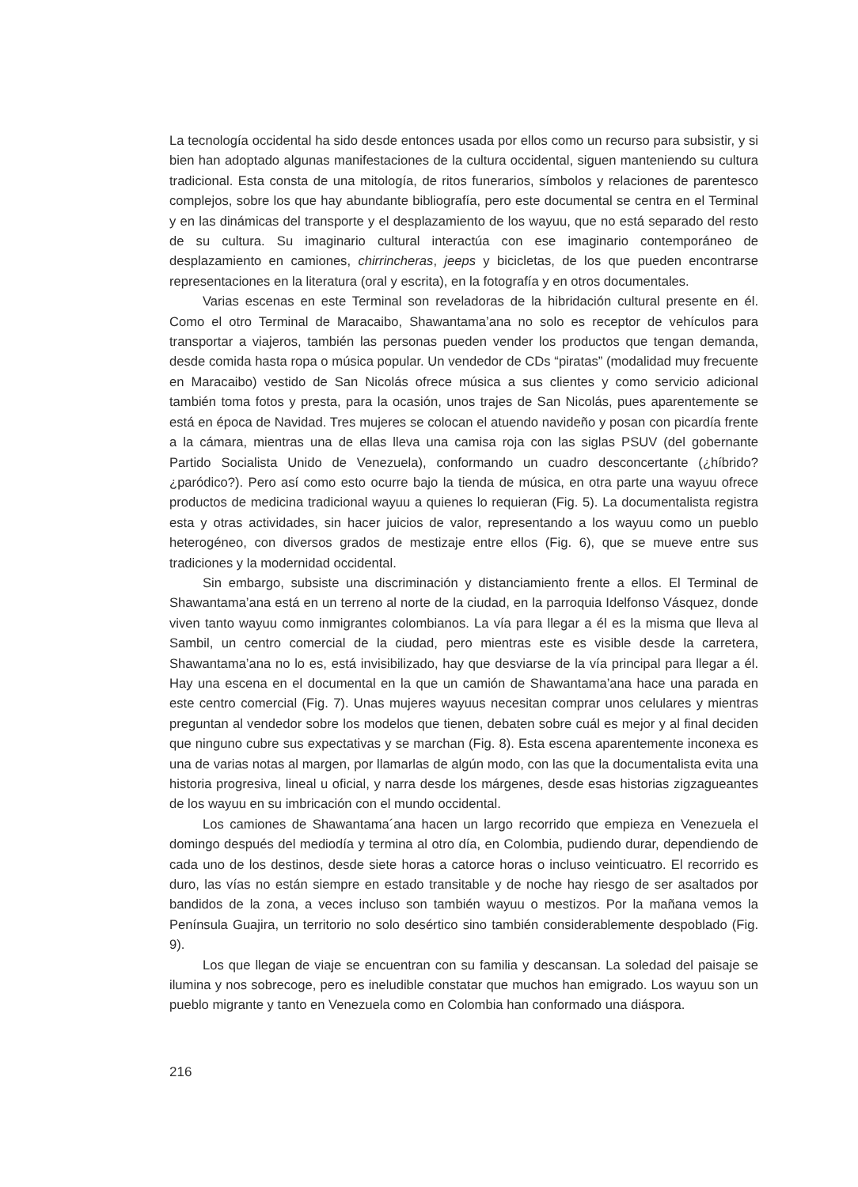La tecnología occidental ha sido desde entonces usada por ellos como un recurso para subsistir, y si bien han adoptado algunas manifestaciones de la cultura occidental, siguen manteniendo su cultura tradicional. Esta consta de una mitología, de ritos funerarios, símbolos y relaciones de parentesco complejos, sobre los que hay abundante bibliografía, pero este documental se centra en el Terminal y en las dinámicas del transporte y el desplazamiento de los wayuu, que no está separado del resto de su cultura. Su imaginario cultural interactúa con ese imaginario contemporáneo de desplazamiento en camiones, chirrincheras, jeeps y bicicletas, de los que pueden encontrarse representaciones en la literatura (oral y escrita), en la fotografía y en otros documentales.
Varias escenas en este Terminal son reveladoras de la hibridación cultural presente en él. Como el otro Terminal de Maracaibo, Shawantama’ana no solo es receptor de vehículos para transportar a viajeros, también las personas pueden vender los productos que tengan demanda, desde comida hasta ropa o música popular. Un vendedor de CDs “piratas” (modalidad muy frecuente en Maracaibo) vestido de San Nicolás ofrece música a sus clientes y como servicio adicional también toma fotos y presta, para la ocasión, unos trajes de San Nicolás, pues aparentemente se está en época de Navidad. Tres mujeres se colocan el atuendo navideño y posan con picardía frente a la cámara, mientras una de ellas lleva una camisa roja con las siglas PSUV (del gobernante Partido Socialista Unido de Venezuela), conformando un cuadro desconcertante (¿híbrido? ¿paródico?). Pero así como esto ocurre bajo la tienda de música, en otra parte una wayuu ofrece productos de medicina tradicional wayuu a quienes lo requieran (Fig. 5). La documentalista registra esta y otras actividades, sin hacer juicios de valor, representando a los wayuu como un pueblo heterogéneo, con diversos grados de mestizaje entre ellos (Fig. 6), que se mueve entre sus tradiciones y la modernidad occidental.
Sin embargo, subsiste una discriminación y distanciamiento frente a ellos. El Terminal de Shawantama’ana está en un terreno al norte de la ciudad, en la parroquia Idelfonso Vásquez, donde viven tanto wayuu como inmigrantes colombianos. La vía para llegar a él es la misma que lleva al Sambil, un centro comercial de la ciudad, pero mientras este es visible desde la carretera, Shawantama’ana no lo es, está invisibilizado, hay que desviarse de la vía principal para llegar a él. Hay una escena en el documental en la que un camión de Shawantama’ana hace una parada en este centro comercial (Fig. 7). Unas mujeres wayuus necesitan comprar unos celulares y mientras preguntan al vendedor sobre los modelos que tienen, debaten sobre cuál es mejor y al final deciden que ninguno cubre sus expectativas y se marchan (Fig. 8). Esta escena aparentemente inconexa es una de varias notas al margen, por llamarlas de algún modo, con las que la documentalista evita una historia progresiva, lineal u oficial, y narra desde los márgenes, desde esas historias zigzagueantes de los wayuu en su imbricación con el mundo occidental.
Los camiones de Shawantama´ana hacen un largo recorrido que empieza en Venezuela el domingo después del mediodía y termina al otro día, en Colombia, pudiendo durar, dependiendo de cada uno de los destinos, desde siete horas a catorce horas o incluso veinticuatro. El recorrido es duro, las vías no están siempre en estado transitable y de noche hay riesgo de ser asaltados por bandidos de la zona, a veces incluso son también wayuu o mestizos. Por la mañana vemos la Península Guajira, un territorio no solo desértico sino también considerablemente despoblado (Fig. 9).
Los que llegan de viaje se encuentran con su familia y descansan. La soledad del paisaje se ilumina y nos sobrecoge, pero es ineludible constatar que muchos han emigrado. Los wayuu son un pueblo migrante y tanto en Venezuela como en Colombia han conformado una diáspora.
216